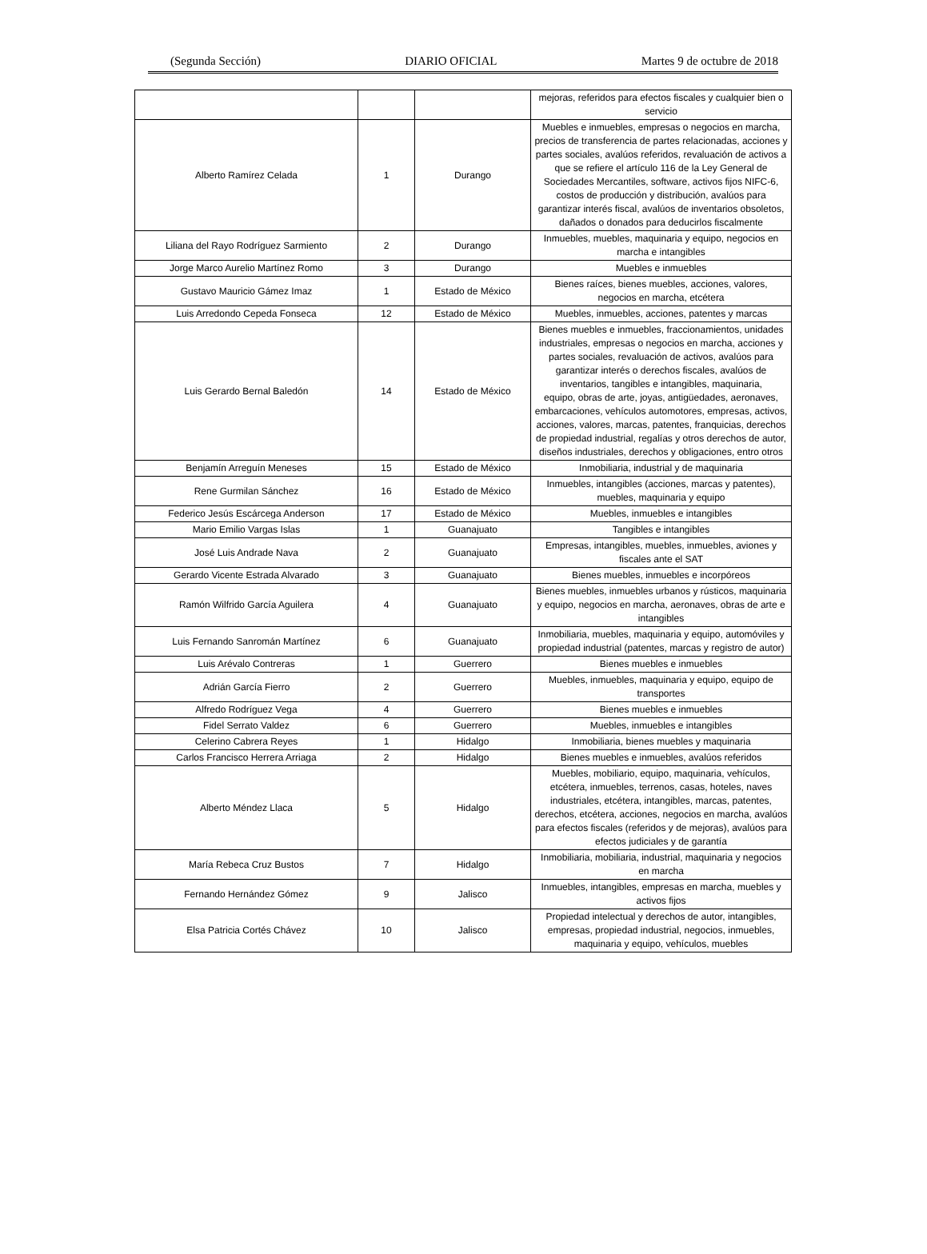(Segunda Sección) DIARIO OFICIAL Martes 9 de octubre de 2018
| | | | mejoras, referidos para efectos fiscales y cualquier bien o servicio |
| Alberto Ramírez Celada | 1 | Durango | Muebles e inmuebles, empresas o negocios en marcha, precios de transferencia de partes relacionadas, acciones y partes sociales, avalúos referidos, revaluación de activos a que se refiere el artículo 116 de la Ley General de Sociedades Mercantiles, software, activos fijos NIFC-6, costos de producción y distribución, avalúos para garantizar interés fiscal, avalúos de inventarios obsoletos, dañados o donados para deducirlos fiscalmente |
| Liliana del Rayo Rodríguez Sarmiento | 2 | Durango | Inmuebles, muebles, maquinaria y equipo, negocios en marcha e intangibles |
| Jorge Marco Aurelio Martínez Romo | 3 | Durango | Muebles e inmuebles |
| Gustavo Mauricio Gámez Imaz | 1 | Estado de México | Bienes raíces, bienes muebles, acciones, valores, negocios en marcha, etcétera |
| Luis Arredondo Cepeda Fonseca | 12 | Estado de México | Muebles, inmuebles, acciones, patentes y marcas |
| Luis Gerardo Bernal Baledón | 14 | Estado de México | Bienes muebles e inmuebles, fraccionamientos, unidades industriales, empresas o negocios en marcha, acciones y partes sociales, revaluación de activos, avalúos para garantizar interés o derechos fiscales, avalúos de inventarios, tangibles e intangibles, maquinaria, equipo, obras de arte, joyas, antigüedades, aeronaves, embarcaciones, vehículos automotores, empresas, activos, acciones, valores, marcas, patentes, franquicias, derechos de propiedad industrial, regalías y otros derechos de autor, diseños industriales, derechos y obligaciones, entro otros |
| Benjamín Arreguín Meneses | 15 | Estado de México | Inmobiliaria, industrial y de maquinaria |
| Rene Gurmilan Sánchez | 16 | Estado de México | Inmuebles, intangibles (acciones, marcas y patentes), muebles, maquinaria y equipo |
| Federico Jesús Escárcega Anderson | 17 | Estado de México | Muebles, inmuebles e intangibles |
| Mario Emilio Vargas Islas | 1 | Guanajuato | Tangibles e intangibles |
| José Luis Andrade Nava | 2 | Guanajuato | Empresas, intangibles, muebles, inmuebles, aviones y fiscales ante el SAT |
| Gerardo Vicente Estrada Alvarado | 3 | Guanajuato | Bienes muebles, inmuebles e incorpóreos |
| Ramón Wilfrido García Aguilera | 4 | Guanajuato | Bienes muebles, inmuebles urbanos y rústicos, maquinaria y equipo, negocios en marcha, aeronaves, obras de arte e intangibles |
| Luis Fernando Sanromán Martínez | 6 | Guanajuato | Inmobiliaria, muebles, maquinaria y equipo, automóviles y propiedad industrial (patentes, marcas y registro de autor) |
| Luis Arévalo Contreras | 1 | Guerrero | Bienes muebles e inmuebles |
| Adrián García Fierro | 2 | Guerrero | Muebles, inmuebles, maquinaria y equipo, equipo de transportes |
| Alfredo Rodríguez Vega | 4 | Guerrero | Bienes muebles e inmuebles |
| Fidel Serrato Valdez | 6 | Guerrero | Muebles, inmuebles e intangibles |
| Celerino Cabrera Reyes | 1 | Hidalgo | Inmobiliaria, bienes muebles y maquinaria |
| Carlos Francisco Herrera Arriaga | 2 | Hidalgo | Bienes muebles e inmuebles, avalúos referidos |
| Alberto Méndez Llaca | 5 | Hidalgo | Muebles, mobiliario, equipo, maquinaria, vehículos, etcétera, inmuebles, terrenos, casas, hoteles, naves industriales, etcétera, intangibles, marcas, patentes, derechos, etcétera, acciones, negocios en marcha, avalúos para efectos fiscales (referidos y de mejoras), avalúos para efectos judiciales y de garantía |
| María Rebeca Cruz Bustos | 7 | Hidalgo | Inmobiliaria, mobiliaria, industrial, maquinaria y negocios en marcha |
| Fernando Hernández Gómez | 9 | Jalisco | Inmuebles, intangibles, empresas en marcha, muebles y activos fijos |
| Elsa Patricia Cortés Chávez | 10 | Jalisco | Propiedad intelectual y derechos de autor, intangibles, empresas, propiedad industrial, negocios, inmuebles, maquinaria y equipo, vehículos, muebles |